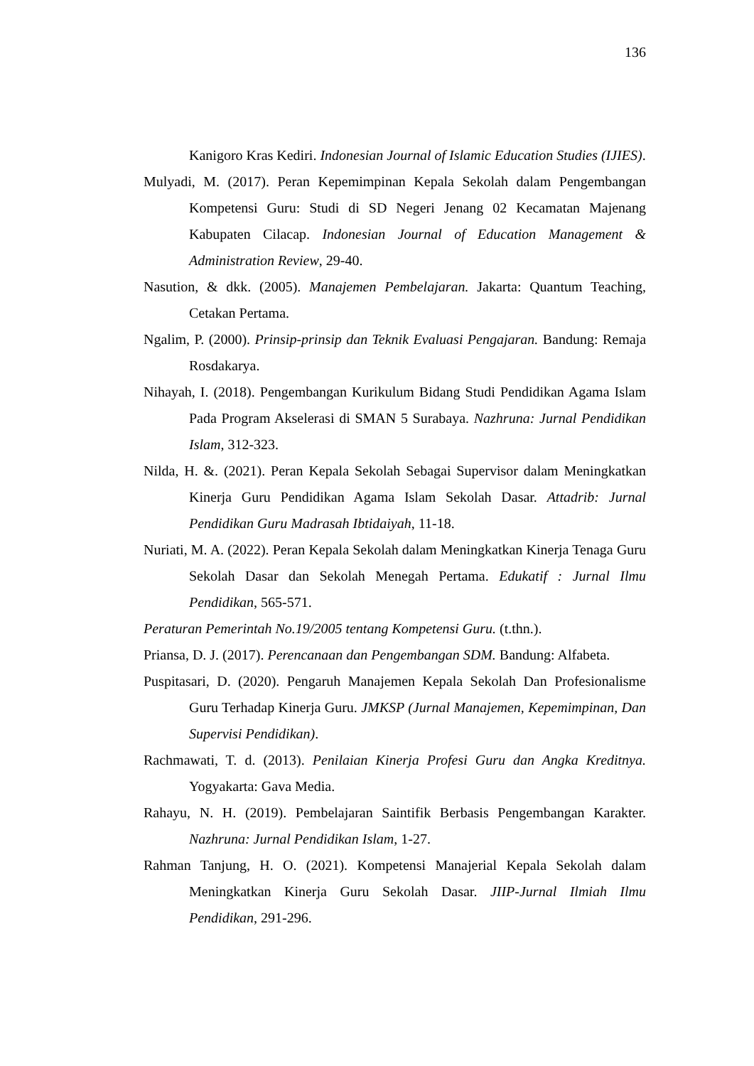136
Kanigoro Kras Kediri. Indonesian Journal of Islamic Education Studies (IJIES).
Mulyadi, M. (2017). Peran Kepemimpinan Kepala Sekolah dalam Pengembangan Kompetensi Guru: Studi di SD Negeri Jenang 02 Kecamatan Majenang Kabupaten Cilacap. Indonesian Journal of Education Management & Administration Review, 29-40.
Nasution, & dkk. (2005). Manajemen Pembelajaran. Jakarta: Quantum Teaching, Cetakan Pertama.
Ngalim, P. (2000). Prinsip-prinsip dan Teknik Evaluasi Pengajaran. Bandung: Remaja Rosdakarya.
Nihayah, I. (2018). Pengembangan Kurikulum Bidang Studi Pendidikan Agama Islam Pada Program Akselerasi di SMAN 5 Surabaya. Nazhruna: Jurnal Pendidikan Islam, 312-323.
Nilda, H. &. (2021). Peran Kepala Sekolah Sebagai Supervisor dalam Meningkatkan Kinerja Guru Pendidikan Agama Islam Sekolah Dasar. Attadrib: Jurnal Pendidikan Guru Madrasah Ibtidaiyah, 11-18.
Nuriati, M. A. (2022). Peran Kepala Sekolah dalam Meningkatkan Kinerja Tenaga Guru Sekolah Dasar dan Sekolah Menegah Pertama. Edukatif : Jurnal Ilmu Pendidikan, 565-571.
Peraturan Pemerintah No.19/2005 tentang Kompetensi Guru. (t.thn.).
Priansa, D. J. (2017). Perencanaan dan Pengembangan SDM. Bandung: Alfabeta.
Puspitasari, D. (2020). Pengaruh Manajemen Kepala Sekolah Dan Profesionalisme Guru Terhadap Kinerja Guru. JMKSP (Jurnal Manajemen, Kepemimpinan, Dan Supervisi Pendidikan).
Rachmawati, T. d. (2013). Penilaian Kinerja Profesi Guru dan Angka Kreditnya. Yogyakarta: Gava Media.
Rahayu, N. H. (2019). Pembelajaran Saintifik Berbasis Pengembangan Karakter. Nazhruna: Jurnal Pendidikan Islam, 1-27.
Rahman Tanjung, H. O. (2021). Kompetensi Manajerial Kepala Sekolah dalam Meningkatkan Kinerja Guru Sekolah Dasar. JIIP-Jurnal Ilmiah Ilmu Pendidikan, 291-296.